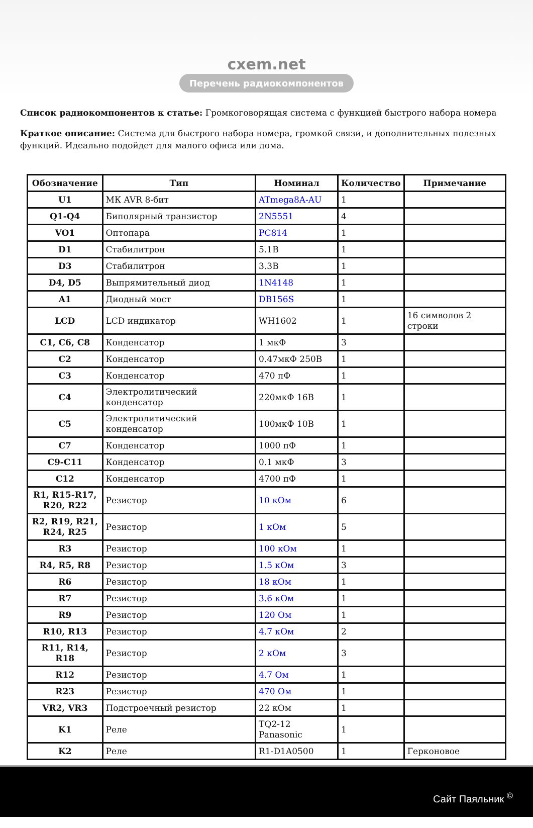cxem.net
Перечень радиокомпонентов
Список радиокомпонентов к статье: Громкоговорящая система с функцией быстрого набора номера
Краткое описание: Система для быстрого набора номера, громкой связи, и дополнительных полезных функций. Идеально подойдет для малого офиса или дома.
| Обозначение | Тип | Номинал | Количество | Примечание |
| --- | --- | --- | --- | --- |
| U1 | МК AVR 8-бит | ATmega8A-AU | 1 | |
| Q1-Q4 | Биполярный транзистор | 2N5551 | 4 | |
| VO1 | Оптопара | PC814 | 1 | |
| D1 | Стабилитрон | 5.1В | 1 | |
| D3 | Стабилитрон | 3.3В | 1 | |
| D4, D5 | Выпрямительный диод | 1N4148 | 1 | |
| A1 | Диодный мост | DB156S | 1 | |
| LCD | LCD индикатор | WH1602 | 1 | 16 символов 2 строки |
| C1, C6, C8 | Конденсатор | 1 мкФ | 3 | |
| C2 | Конденсатор | 0.47мкФ 250В | 1 | |
| C3 | Конденсатор | 470 пФ | 1 | |
| C4 | Электролитический конденсатор | 220мкФ 16В | 1 | |
| C5 | Электролитический конденсатор | 100мкФ 10В | 1 | |
| C7 | Конденсатор | 1000 пФ | 1 | |
| C9-C11 | Конденсатор | 0.1 мкФ | 3 | |
| C12 | Конденсатор | 4700 пФ | 1 | |
| R1, R15-R17, R20, R22 | Резистор | 10 кОм | 6 | |
| R2, R19, R21, R24, R25 | Резистор | 1 кОм | 5 | |
| R3 | Резистор | 100 кОм | 1 | |
| R4, R5, R8 | Резистор | 1.5 кОм | 3 | |
| R6 | Резистор | 18 кОм | 1 | |
| R7 | Резистор | 3.6 кОм | 1 | |
| R9 | Резистор | 120 Ом | 1 | |
| R10, R13 | Резистор | 4.7 кОм | 2 | |
| R11, R14, R18 | Резистор | 2 кОм | 3 | |
| R12 | Резистор | 4.7 Ом | 1 | |
| R23 | Резистор | 470 Ом | 1 | |
| VR2, VR3 | Подстроечный резистор | 22 кОм | 1 | |
| K1 | Реле | TQ2-12 Panasonic | 1 | |
| K2 | Реле | R1-D1A0500 | 1 | Герконовое |
Сайт Паяльник <sup>©</sup>